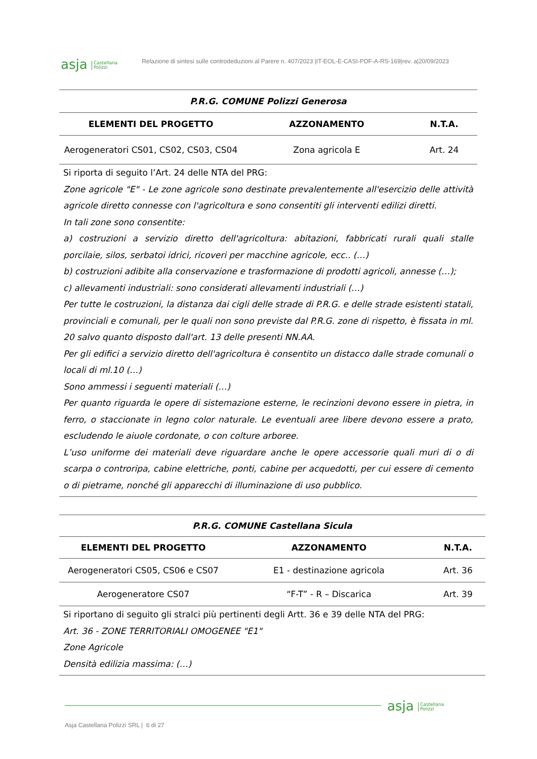asja Castellana
Polizzi Relazione di sintesi sulle controdeduzioni al Parere n. 407/2023 |IT-EOL-E-CASI-PDF-A-RS-169|rev. a|20/09/2023
| P.R.G. COMUNE Polizzi Generosa | | |
| --- | --- | --- |
| ELEMENTI DEL PROGETTO | AZZONAMENTO | N.T.A. |
| Aerogeneratori CS01, CS02, CS03, CS04 | Zona agricola E | Art. 24 |
| Si riporta di seguito l’Art. 24 delle NTA del PRG: Zone agricole "E" - Le zone agricole sono destinate prevalentemente all'esercizio delle attività agricole diretto connesse con l'agricoltura e sono consentiti gli interventi edilizi diretti. In tali zone sono consentite: a) costruzioni a servizio diretto dell'agricoltura: abitazioni, fabbricati rurali quali stalle porcilaie, silos, serbatoi idrici, ricoveri per macchine agricole, ecc.. (…) b) costruzioni adibite alla conservazione e trasformazione di prodotti agricoli, annesse (…); c) allevamenti industriali: sono considerati allevamenti industriali (…) Per tutte le costruzioni, la distanza dai cigli delle strade di P.R.G. e delle strade esistenti statali, provinciali e comunali, per le quali non sono previste dal P.R.G. zone di rispetto, è fissata in ml. 20 salvo quanto disposto dall'art. 13 delle presenti NN.AA. Per gli edifici a servizio diretto dell'agricoltura è consentito un distacco dalle strade comunali o locali di ml.10 (…) Sono ammessi i seguenti materiali (…) Per quanto riguarda le opere di sistemazione esterne, le recinzioni devono essere in pietra, in ferro, o staccionate in legno color naturale. Le eventuali aree libere devono essere a prato, escludendo le aiuole cordonate, o con colture arboree. L’uso uniforme dei materiali deve riguardare anche le opere accessorie quali muri di o di scarpa o controripa, cabine elettriche, ponti, cabine per acquedotti, per cui essere di cemento o di pietrame, nonché gli apparecchi di illuminazione di uso pubblico. | | |
| P.R.G. COMUNE Castellana Sicula | | |
| --- | --- | --- |
| ELEMENTI DEL PROGETTO | AZZONAMENTO | N.T.A. |
| Aerogeneratori CS05, CS06 e CS07 | E1 - destinazione agricola | Art. 36 |
| Aerogeneratore CS07 | “F-T” - R – Discarica | Art. 39 |
| Si riportano di seguito gli stralci più pertinenti degli Artt. 36 e 39 delle NTA del PRG: Art. 36 - ZONE TERRITORIALI OMOGENEE "E1" Zone Agricole Densità edilizia massima: (…) | | |
asja Castellana
Polizzi
Asja Castellana Polizzi SRL | 6 di 27